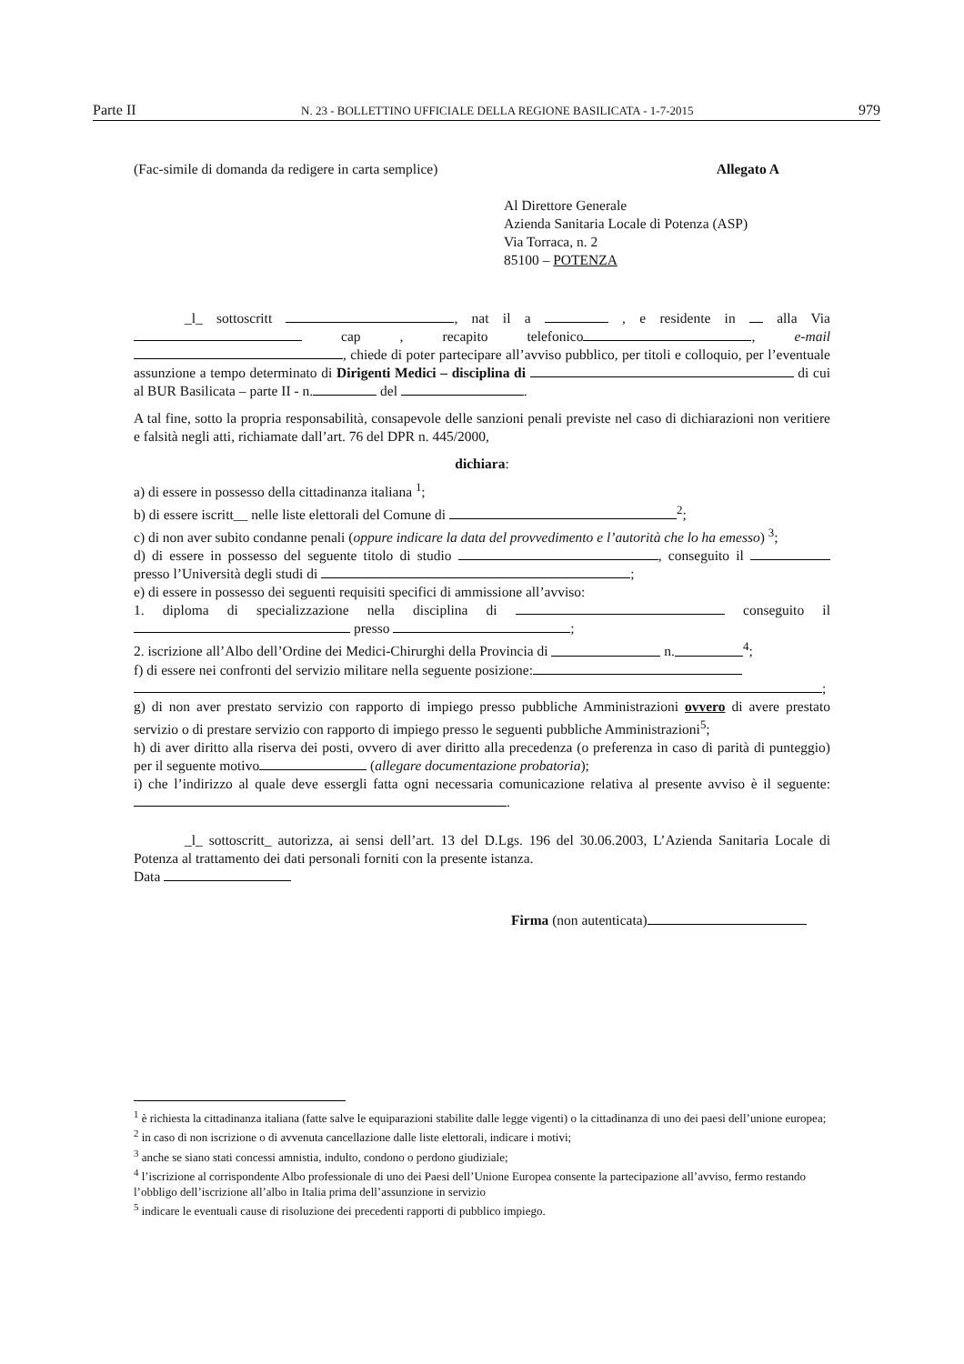Parte II N. 23 - BOLLETTINO UFFICIALE DELLA REGIONE BASILICATA - 1-7-2015 979
(Fac-simile di domanda da redigere in carta semplice) Allegato A
Al Direttore Generale
Azienda Sanitaria Locale di Potenza (ASP)
Via Torraca, n. 2
85100 – POTENZA
_l_ sottoscritt , nat il a , e residente in alla Via cap , recapito telefonico , e-mail , chiede di poter partecipare all’avviso pubblico, per titoli e colloquio, per l’eventuale assunzione a tempo determinato di Dirigenti Medici – disciplina di di cui al BUR Basilicata – parte II - n. del .
A tal fine, sotto la propria responsabilità, consapevole delle sanzioni penali previste nel caso di dichiarazioni non veritiere e falsità negli atti, richiamate dall’art. 76 del DPR n. 445/2000,
dichiara:
a) di essere in possesso della cittadinanza italiana <sup>1</sup>;
b) di essere iscritt__ nelle liste elettorali del Comune di <sup>2</sup>;
c) di non aver subito condanne penali (oppure indicare la data del provvedimento e l’autorità che lo ha emesso) <sup>3</sup>;
d) di essere in possesso del seguente titolo di studio , conseguito il presso l’Università degli studi di ;
e) di essere in possesso dei seguenti requisiti specifici di ammissione all’avviso:
1. diploma di specializzazione nella disciplina di conseguito il presso ;
2. iscrizione all’Albo dell’Ordine dei Medici-Chirurghi della Provincia di n.<sup>4</sup>;
f) di essere nei confronti del servizio militare nella seguente posizione:
;
g) di non aver prestato servizio con rapporto di impiego presso pubbliche Amministrazioni ovvero di avere prestato servizio o di prestare servizio con rapporto di impiego presso le seguenti pubbliche Amministrazioni<sup>5</sup>;
h) di aver diritto alla riserva dei posti, ovvero di aver diritto alla precedenza (o preferenza in caso di parità di punteggio) per il seguente motivo (allegare documentazione probatoria);
i) che l’indirizzo al quale deve essergli fatta ogni necessaria comunicazione relativa al presente avviso è il seguente: .
_l_ sottoscritt_ autorizza, ai sensi dell’art. 13 del D.Lgs. 196 del 30.06.2003, L’Azienda Sanitaria Locale di Potenza al trattamento dei dati personali forniti con la presente istanza.
Data
Firma (non autenticata)
<sup>1</sup> è richiesta la cittadinanza italiana (fatte salve le equiparazioni stabilite dalle legge vigenti) o la cittadinanza di uno dei paesi dell’unione europea;
<sup>2</sup> in caso di non iscrizione o di avvenuta cancellazione dalle liste elettorali, indicare i motivi;
<sup>3</sup> anche se siano stati concessi amnistia, indulto, condono o perdono giudiziale;
<sup>4</sup> l’iscrizione al corrispondente Albo professionale di uno dei Paesi dell’Unione Europea consente la partecipazione all’avviso, fermo restando l’obbligo dell’iscrizione all’albo in Italia prima dell’assunzione in servizio
<sup>5</sup> indicare le eventuali cause di risoluzione dei precedenti rapporti di pubblico impiego.